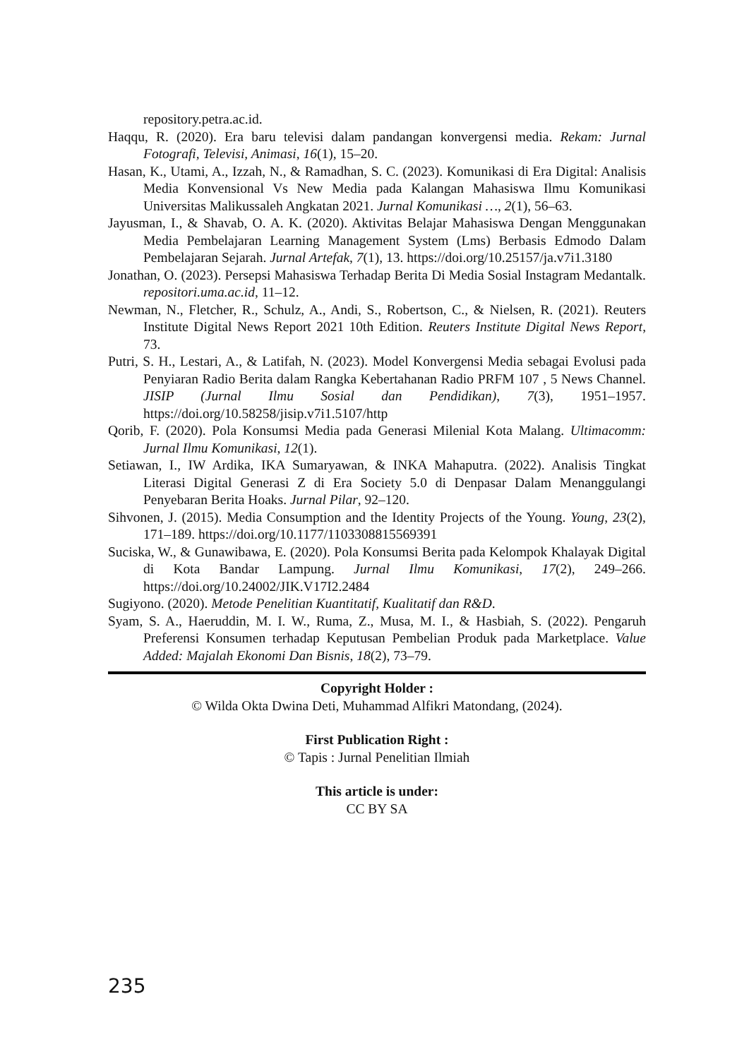repository.petra.ac.id.
Haqqu, R. (2020). Era baru televisi dalam pandangan konvergensi media. Rekam: Jurnal Fotografi, Televisi, Animasi, 16(1), 15–20.
Hasan, K., Utami, A., Izzah, N., & Ramadhan, S. C. (2023). Komunikasi di Era Digital: Analisis Media Konvensional Vs New Media pada Kalangan Mahasiswa Ilmu Komunikasi Universitas Malikussaleh Angkatan 2021. Jurnal Komunikasi …, 2(1), 56–63.
Jayusman, I., & Shavab, O. A. K. (2020). Aktivitas Belajar Mahasiswa Dengan Menggunakan Media Pembelajaran Learning Management System (Lms) Berbasis Edmodo Dalam Pembelajaran Sejarah. Jurnal Artefak, 7(1), 13. https://doi.org/10.25157/ja.v7i1.3180
Jonathan, O. (2023). Persepsi Mahasiswa Terhadap Berita Di Media Sosial Instagram Medantalk. repositori.uma.ac.id, 11–12.
Newman, N., Fletcher, R., Schulz, A., Andi, S., Robertson, C., & Nielsen, R. (2021). Reuters Institute Digital News Report 2021 10th Edition. Reuters Institute Digital News Report, 73.
Putri, S. H., Lestari, A., & Latifah, N. (2023). Model Konvergensi Media sebagai Evolusi pada Penyiaran Radio Berita dalam Rangka Kebertahanan Radio PRFM 107 , 5 News Channel. JISIP (Jurnal Ilmu Sosial dan Pendidikan), 7(3), 1951–1957. https://doi.org/10.58258/jisip.v7i1.5107/http
Qorib, F. (2020). Pola Konsumsi Media pada Generasi Milenial Kota Malang. Ultimacomm: Jurnal Ilmu Komunikasi, 12(1).
Setiawan, I., IW Ardika, IKA Sumaryawan, & INKA Mahaputra. (2022). Analisis Tingkat Literasi Digital Generasi Z di Era Society 5.0 di Denpasar Dalam Menanggulangi Penyebaran Berita Hoaks. Jurnal Pilar, 92–120.
Sihvonen, J. (2015). Media Consumption and the Identity Projects of the Young. Young, 23(2), 171–189. https://doi.org/10.1177/1103308815569391
Suciska, W., & Gunawibawa, E. (2020). Pola Konsumsi Berita pada Kelompok Khalayak Digital di Kota Bandar Lampung. Jurnal Ilmu Komunikasi, 17(2), 249–266. https://doi.org/10.24002/JIK.V17I2.2484
Sugiyono. (2020). Metode Penelitian Kuantitatif, Kualitatif dan R&D.
Syam, S. A., Haeruddin, M. I. W., Ruma, Z., Musa, M. I., & Hasbiah, S. (2022). Pengaruh Preferensi Konsumen terhadap Keputusan Pembelian Produk pada Marketplace. Value Added: Majalah Ekonomi Dan Bisnis, 18(2), 73–79.
Copyright Holder :
© Wilda Okta Dwina Deti, Muhammad Alfikri Matondang, (2024).
First Publication Right :
© Tapis : Jurnal Penelitian Ilmiah
This article is under:
CC BY SA
235